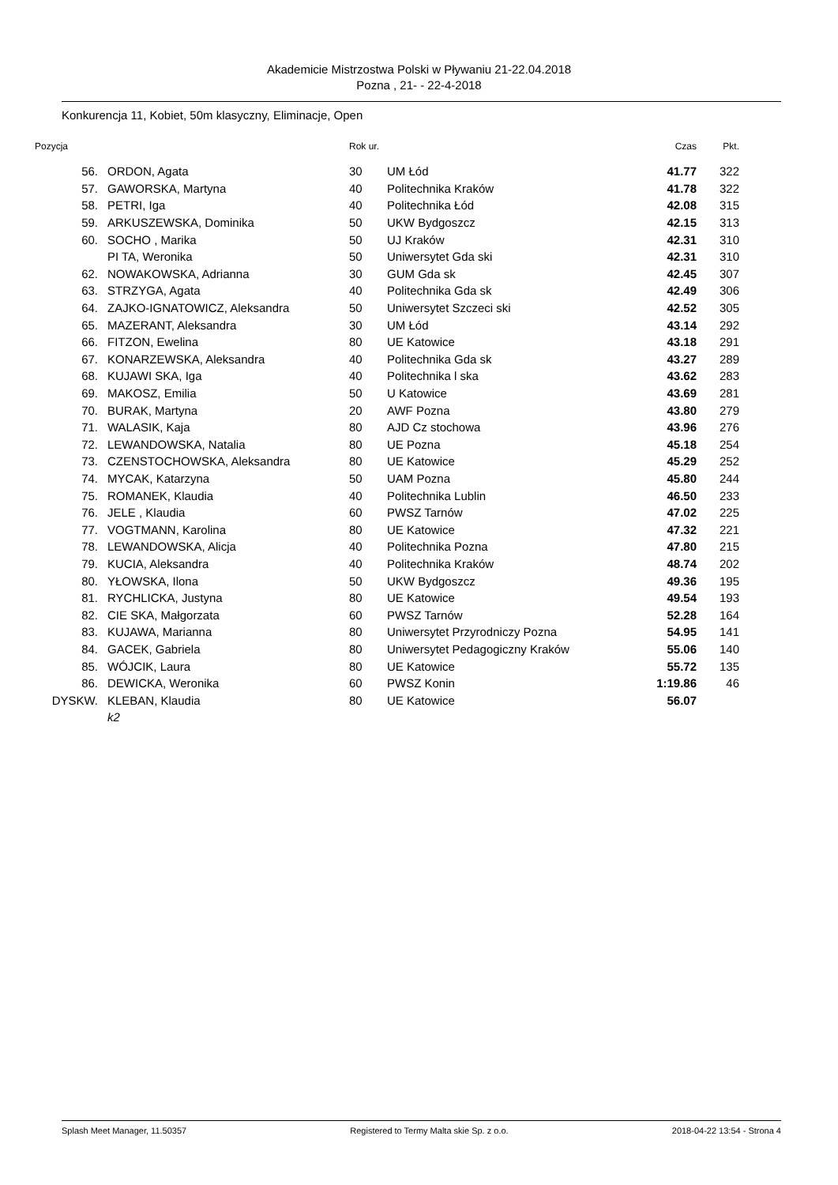Akademicie Mistrzostwa Polski w Pływaniu 21-22.04.2018
Pozna , 21- - 22-4-2018
Konkurencja 11, Kobiet, 50m klasyczny, Eliminacje, Open
| Pozycja | | Rok ur. | | Czas | Pkt. |
| --- | --- | --- | --- | --- | --- |
| 56. | ORDON, Agata | 30 | UM Łód | 41.77 | 322 |
| 57. | GAWORSKA, Martyna | 40 | Politechnika Kraków | 41.78 | 322 |
| 58. | PETRI, Iga | 40 | Politechnika Łód | 42.08 | 315 |
| 59. | ARKUSZEWSKA, Dominika | 50 | UKW Bydgoszcz | 42.15 | 313 |
| 60. | SOCHO , Marika | 50 | UJ Kraków | 42.31 | 310 |
| | PI TA, Weronika | 50 | Uniwersytet Gda ski | 42.31 | 310 |
| 62. | NOWAKOWSKA, Adrianna | 30 | GUM Gda sk | 42.45 | 307 |
| 63. | STRZYGA, Agata | 40 | Politechnika Gda sk | 42.49 | 306 |
| 64. | ZAJKO-IGNATOWICZ, Aleksandra | 50 | Uniwersytet Szczeci ski | 42.52 | 305 |
| 65. | MAZERANT, Aleksandra | 30 | UM Łód | 43.14 | 292 |
| 66. | FITZON, Ewelina | 80 | UE Katowice | 43.18 | 291 |
| 67. | KONARZEWSKA, Aleksandra | 40 | Politechnika Gda sk | 43.27 | 289 |
| 68. | KUJAWI SKA, Iga | 40 | Politechnika l ska | 43.62 | 283 |
| 69. | MAKOSZ, Emilia | 50 | U Katowice | 43.69 | 281 |
| 70. | BURAK, Martyna | 20 | AWF Pozna | 43.80 | 279 |
| 71. | WALASIK, Kaja | 80 | AJD Cz stochowa | 43.96 | 276 |
| 72. | LEWANDOWSKA, Natalia | 80 | UE Pozna | 45.18 | 254 |
| 73. | CZENSTOCHOWSKA, Aleksandra | 80 | UE Katowice | 45.29 | 252 |
| 74. | MYCAK, Katarzyna | 50 | UAM Pozna | 45.80 | 244 |
| 75. | ROMANEK, Klaudia | 40 | Politechnika Lublin | 46.50 | 233 |
| 76. | JELE , Klaudia | 60 | PWSZ Tarnów | 47.02 | 225 |
| 77. | VOGTMANN, Karolina | 80 | UE Katowice | 47.32 | 221 |
| 78. | LEWANDOWSKA, Alicja | 40 | Politechnika Pozna | 47.80 | 215 |
| 79. | KUCIA, Aleksandra | 40 | Politechnika Kraków | 48.74 | 202 |
| 80. | YŁOWSKA, Ilona | 50 | UKW Bydgoszcz | 49.36 | 195 |
| 81. | RYCHLICKA, Justyna | 80 | UE Katowice | 49.54 | 193 |
| 82. | CIE SKA, Małgorzata | 60 | PWSZ Tarnów | 52.28 | 164 |
| 83. | KUJAWA, Marianna | 80 | Uniwersytet Przyrodniczy Pozna | 54.95 | 141 |
| 84. | GACEK, Gabriela | 80 | Uniwersytet Pedagogiczny Kraków | 55.06 | 140 |
| 85. | WÓJCIK, Laura | 80 | UE Katowice | 55.72 | 135 |
| 86. | DEWICKA, Weronika | 60 | PWSZ Konin | 1:19.86 | 46 |
| DYSKW. | KLEBAN, Klaudia | 80 | UE Katowice | 56.07 | |
| | k2 | | | | |
Splash Meet Manager, 11.50357 Registered to Termy Malta skie Sp. z o.o. 2018-04-22 13:54 - Strona 4